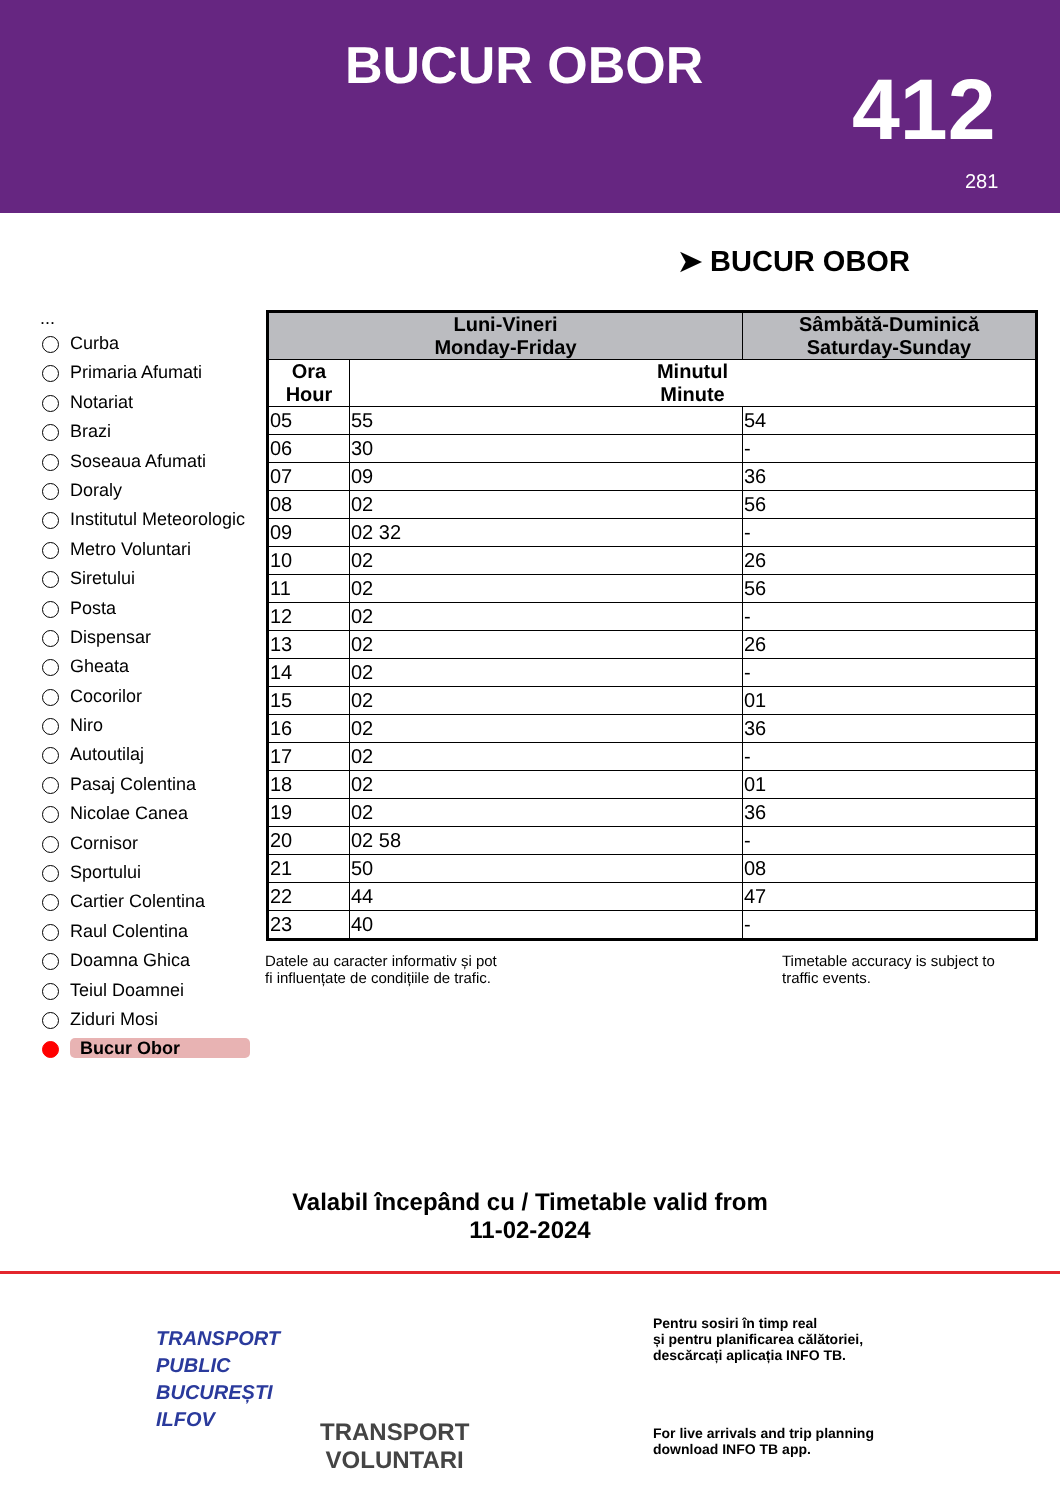BUCUR OBOR 412
281
➤ BUCUR OBOR
...
Curba
Primaria Afumati
Notariat
Brazi
Soseaua Afumati
Doraly
Institutul Meteorologic
Metro Voluntari
Siretului
Posta
Dispensar
Gheata
Cocorilor
Niro
Autoutilaj
Pasaj Colentina
Nicolae Canea
Cornisor
Sportului
Cartier Colentina
Raul Colentina
Doamna Ghica
Teiul Doamnei
Ziduri Mosi
Bucur Obor
| Luni-Vineri Monday-Friday | | Sâmbătă-Duminică Saturday-Sunday |
| --- | --- | --- |
| Ora Hour | Minutul Minute | |
| 05 | 55 | 54 |
| 06 | 30 | - |
| 07 | 09 | 36 |
| 08 | 02 | 56 |
| 09 | 02 32 | - |
| 10 | 02 | 26 |
| 11 | 02 | 56 |
| 12 | 02 | - |
| 13 | 02 | 26 |
| 14 | 02 | - |
| 15 | 02 | 01 |
| 16 | 02 | 36 |
| 17 | 02 | - |
| 18 | 02 | 01 |
| 19 | 02 | 36 |
| 20 | 02 58 | - |
| 21 | 50 | 08 |
| 22 | 44 | 47 |
| 23 | 40 | - |
Datele au caracter informativ și pot
fi influențate de condițiile de trafic.
Timetable accuracy is subject to
traffic events.
Valabil începând cu / Timetable valid from
11-02-2024
TRANSPORT
PUBLIC
BUCUREȘTI
ILFOV
TRANSPORT
VOLUNTARI
Pentru sosiri în timp real
și pentru planificarea călătoriei,
descărcați aplicația INFO TB.
For live arrivals and trip planning
download INFO TB app.